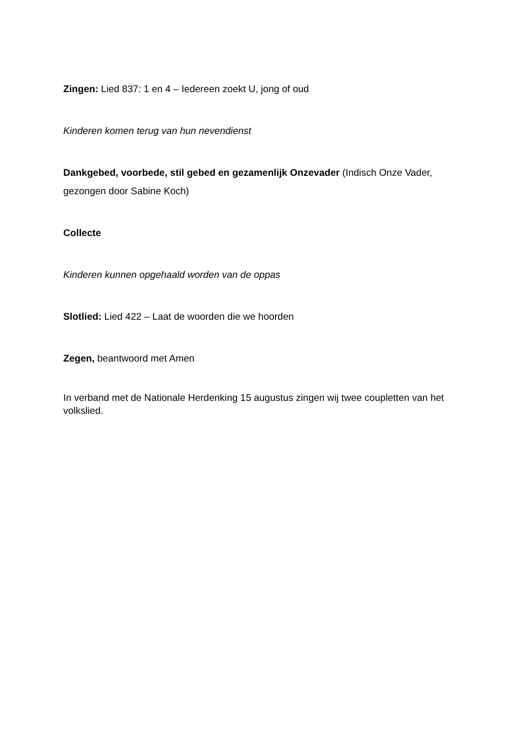Zingen: Lied 837: 1 en 4 – Iedereen zoekt U, jong of oud
Kinderen komen terug van hun nevendienst
Dankgebed, voorbede, stil gebed en gezamenlijk Onzevader (Indisch Onze Vader, gezongen door Sabine Koch)
Collecte
Kinderen kunnen opgehaald worden van de oppas
Slotlied: Lied 422 – Laat de woorden die we hoorden
Zegen, beantwoord met Amen
In verband met de Nationale Herdenking 15 augustus zingen wij twee coupletten van het volkslied.